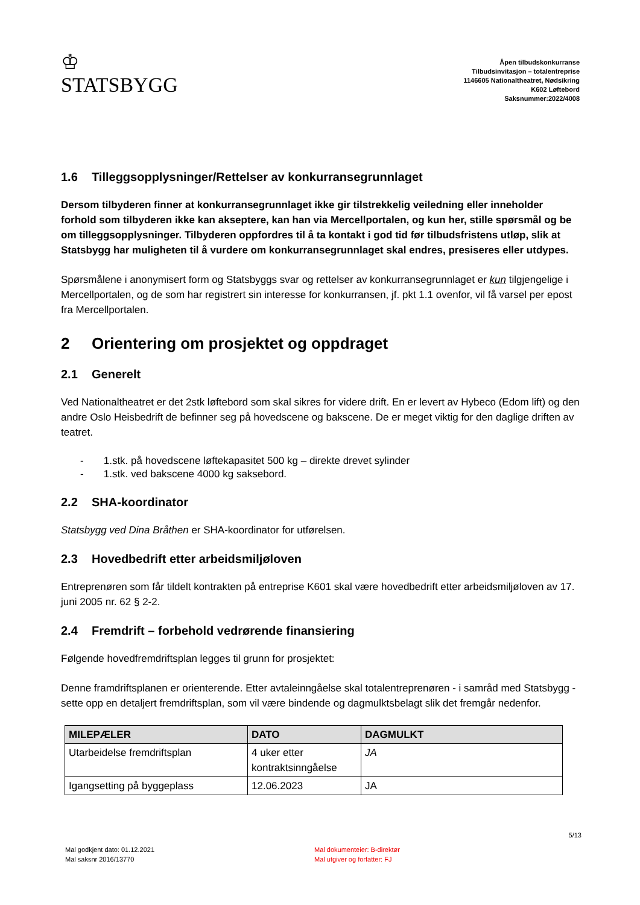♔
STATSBYGG
Åpen tilbudskonkurranse
Tilbudsinvitasjon – totalentreprise
1146605 Nationaltheatret, Nødsikring
K602 Løftebord
Saksnummer:2022/4008
1.6 Tilleggsopplysninger/Rettelser av konkurransegrunnlaget
Dersom tilbyderen finner at konkurransegrunnlaget ikke gir tilstrekkelig veiledning eller inneholder forhold som tilbyderen ikke kan akseptere, kan han via Mercellportalen, og kun her, stille spørsmål og be om tilleggsopplysninger. Tilbyderen oppfordres til å ta kontakt i god tid før tilbudsfristens utløp, slik at Statsbygg har muligheten til å vurdere om konkurransegrunnlaget skal endres, presiseres eller utdypes.
Spørsmålene i anonymisert form og Statsbyggs svar og rettelser av konkurransegrunnlaget er kun tilgjengelige i Mercellportalen, og de som har registrert sin interesse for konkurransen, jf. pkt 1.1 ovenfor, vil få varsel per epost fra Mercellportalen.
2 Orientering om prosjektet og oppdraget
2.1 Generelt
Ved Nationaltheatret er det 2stk løftebord som skal sikres for videre drift. En er levert av Hybeco (Edom lift) og den andre Oslo Heisbedrift de befinner seg på hovedscene og bakscene. De er meget viktig for den daglige driften av teatret.
- 1.stk. på hovedscene løftekapasitet 500 kg – direkte drevet sylinder
- 1.stk. ved bakscene 4000 kg saksebord.
2.2 SHA-koordinator
Statsbygg ved Dina Bråthen er SHA-koordinator for utførelsen.
2.3 Hovedbedrift etter arbeidsmiljøloven
Entreprenøren som får tildelt kontrakten på entreprise K601 skal være hovedbedrift etter arbeidsmiljøloven av 17. juni 2005 nr. 62 § 2-2.
2.4 Fremdrift – forbehold vedrørende finansiering
Følgende hovedfremdriftsplan legges til grunn for prosjektet:
Denne framdriftsplanen er orienterende. Etter avtaleinngåelse skal totalentreprenøren - i samråd med Statsbygg - sette opp en detaljert fremdriftsplan, som vil være bindende og dagmulktsbelagt slik det fremgår nedenfor.
| MILEPÆLER | DATO | DAGMULKT |
| --- | --- | --- |
| Utarbeidelse fremdriftsplan | 4 uker etter kontraktsinngåelse | JA |
| Igangsetting på byggeplass | 12.06.2023 | JA |
5/13
Mal godkjent dato: 01.12.2021
Mal saksnr 2016/13770
Mal dokumenteier: B-direktør
Mal utgiver og forfatter: FJ